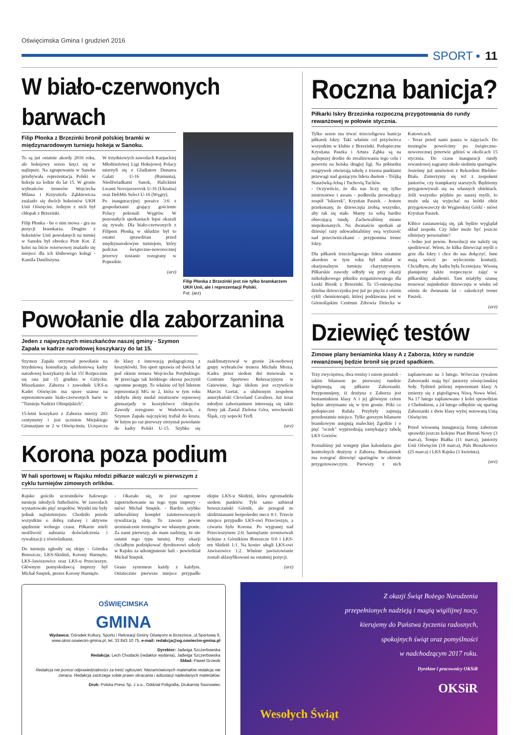Oświęcimska Gmina I grudzień 2016
SPORT ▪ 11
W biało-czerwonych barwach
Filip Płonka z Brzezinki bronił polskiej bramki w międzynarodowym turnieju hokeja w Sanoku.
To są już ostatnie akordy 2016 roku, ale hokejowy sezon kręci się w najlepsze. Na zgrupowaniu w Sanoku przebywała reprezentacja Polski w hokeju na lodzie do lat 15. W gronie wybrańców trenerów Wojciecha Milana i Krzysztofa Ząbkiewicza znalazło się dwóch hokeistów UKH Unii Oświęcim. Jednym z nich był chłopak z Brzezinki.
Filip Płonka - bo o nim mowa - gra na pozycji bramkarza. Drugim z hokeistów Unii powołanych na turniej w Sanoku był obrońca Piotr Kot. Z kolei na liście rezerwowej znalazło się miejsce dla ich klubowego kolegi - Kamila Daniliszyna.
W trzydniowych zawodach Karpackiej Młodzieżowej Ligi Hokejowej Polacy mierzyli się z Gladiators Dunarea Galati U-16 (Rumunia), Niedźwiadkami Sanok, Halickimi Lwami Novojavorovsk U-16 (Ukraina) oraz DebMis Select U-16 (Węgry).
Po inauguracyjnej porażce 3:6 z gospodarzami grający gościnnie Polacy pokonali Węgrów. W pozostałych spotkaniach lepsi okazali się rywale. Dla biało-czerwonych z Filipem Płonką w składzie był to ostatni sprawdzian przed międzynarodowym turniejem, który podczas świąteczno-noworocznej przerwy zostanie rozegrany w Popradzie.
(arz)
Filip Płonka z Brzezinki jest nie tylko bramkarzem UKH Unii, ale i reprezentacji Polski.
Fot. (arz)
Powołanie dla zaborzanina
Jeden z najwyższych mieszkańców naszej gminy - Szymon Zapała w kadrze narodowej koszykarzy do lat 15.
Szymon Zapała otrzymał powołanie na trzydniową konsultację szkoleniową kadry narodowej koszykarzy do lat 15! Rozpocznie się ona już 15 grudnia w Giżycku. Mieszkaniec Zaborza i zawodnik UKS-u Kadet Oświęcim ma spore szanse na reprezentowanie biało-czerwonych barw w "Turnieju Nadziei Olimpijskich".
15-letni koszykarz z Zaborza mierzy 203 centymetry i jest uczniem Miejskiego Gimnazjum nr 2 w Oświęcimiu. Uczęszcza do klasy z innowacją pedagogiczną z koszykówki. Ten sport uprawia od dwóch lat pod okiem trenera Wojciecha Porębskiego. W przeciągu tak krótkiego okresu poczynił ogromne postępy. To właśnie od był liderem reprezentacji MG nr 2, która w tym roku zdobyła złoty medal mistrzostw rejonowej gimnazjady w koszykówce chłopców. Zawody rozegrano w Wadowicach, a Szymon Zapała najczęściej trafiał do kosza. W lutym po raz pierwszy otrzymał powołanie do kadry Polski U-15. Szybko się zaaklimatyzował w gronie 24-osobowej grupy wybrańców trenera Michała Mroza. Kadra przez siedem dni trenowała w Centrum Sportowo Rekreacyjnym w Gniewinie. Jego idolem jest oczywiście Marcin Gortat, a ulubionym zespołem amerykański Cleveland Cavaliers. Już teraz młodym zaborzaninem interesują się takie firmy jak Zastal Zielona Góra, wrocławski Śląsk, czy sopocki Trefl.
(arz)
Korona poza podium
W hali sportowej w Rajsku młodzi piłkarze walczyli w pierwszym z cyklu turniejów zimowych orlików.
Rajsko gościło uczestników halowego turnieju młodych futbolistów. W zawodach wystartowało pięć zespołów. Wyniki nie były jednak najistotniejsze. Chodziło przede wszystkim o dobrą zabawę i aktywne spędzenie wolnego czasu. Piłkarze mieli możliwość nabrania doświadczenia i rywalizacji z rówieśnikami.
Do turnieju zgłosiły się ekipy - Górnika Brzeszcze, LKS-Skidziń, Korony Harmęże, LKS-Jawiszowice oraz LKS-u Przecieszyn. Głównym pomysłodawcą imprezy był Michał Smętek, prezes Korony Harmęże.
- Okazało się, że jest ogromne zapotrzebowanie na tego typu imprezy - mówi Michał Smętek. - Bardzo szybko uzbieraliśmy komplet zainteresowanych rywalizacją ekip. To zawsze pewne urozmaicenie treningów we własnym gronie. Za nami pierwszy, ale mam nadzieję, że nie ostatni tego typu turniej. Przy okazji chciałbym podziękować dyrektorowi szkoły w Rajsku za udostępnienie hali - powiedział Michał Smętek.
Grano systemem każdy z każdym. Ostatecznie pierwsze miejsce przypadło ekipie LKS-u Skidziń, która zgromadziła siedem punktów. Tyle samo uzbierał brzeszczański Górnik, ale przegrał ze skidzinianami bezpośredni mecz 0:1. Trzecie miejsce przypadło LKS-owi Przecieszyn, a czwarta była Korona. Po wygranej nad Przecieszynem 2:0, harmężanie zremisowali kolejno z Górnikiem Brzeszcze 0:0 i LKS-em Skidziń 1:1. Na koniec ulegli LKS-owi Jawiszowice 1:2. Właśnie jawiszowianie zostali sklasyfikowani na ostatniej pozycji.
(arz)
Roczna banicja?
Piłkarki Iskry Brzezinka rozpoczną przygotowania do rundy rewanżowej w połowie stycznia.
Tylko sezon ma trwać trzecioligowa banicja piłkarek Iskry. Taki właśnie cel przyświeca wszystkim w klubie z Brzezinki. Podopieczne Krystiana Paszka i Artura Ząbka są na najlepszej drodze do zrealizowania tego celu i powrotu na boiska drugiej ligi. Na półmetku rozgrywek otwierają tabelę z trzema punktami przewagi nad goniącym lidera duetem - Trójką Staszówką-Jelną i Tuchovią Tuchów.
- Oczywiście, że dla nas liczy się tylko mistrzostwo i awans - podkreśla prowadzący zespół "Iskierek", Krystian Paszek. - Jestem przekonany, że dziewczęta zrobią wszystko, aby tak się stało. Mamy za sobą bardzo obiecującą rundę. Zachowaliśmy miano niepokonanych. Na dwanaście spotkań aż dziesięć razy udowadnialiśmy swą wyższość nad przeciwniczkami - przypomina trener Iskry.
Dla piłkarek trzecioligowego lidera ostatnim akordem w tym roku był udział w okazjonalnym turnieju charytatywnym. Piłkarskie zawody odbyły się przy okazji mikołajkowego pikniku zorganizowanego dla Lenki Biesik z Brzezinki. Ta 15-miesięczna dzielna dziewczynka jest już po pięciu z ośmiu cykli chemioterapii, której poddawana jest w Górnośląskim Centrum Zdrowia Dziecka w Katowicach.
- Teraz przed nami pauza w zajęciach. Do treningów powrócimy po świąteczno-noworocznej przerwie gdzieś w okolicach 15 stycznia. Do czasu inauguracji rundy rewanżowej zagramy około siedmiu sparingów. Jesteśmy już umówieni z Rekordem Bielsko-Biała. Zmierzymy się też z zespołami juniorów, czy trampkarzy starszych. Będziemy przygotowywali się na własnych obiektach. Jeśli wszystko pójdzie po naszej myśli, to może uda się wyjechać na krótki obóz przygotowawczy do Węgierskiej Górki - mówi Krystian Paszek.
Kibice zastanawiają się, jak będzie wyglądał skład zespołu. Czy lider może być jeszcze silniejszy personalnie?
- Jedno jest pewne. Rewolucji nie należy się spodziewać. Wiem, że kilka dziewcząt myśli o grze dla Iskry i chce do nas dołączyć. Inne mają wrócić po wyleczeniu kontuzji. Chciałbym, aby kadra była liczniejsza. Wiosną planujemy także rozpoczęcie zajęć w piłkarskiej akademii. Tam miałyby szansę trenować najmłodsze dziewczęta w wieku od ośmiu do dwunastu lat - zakończył trener Paszek.
(arz)
Dziewięć testów
Zimowe plany beniaminka klasy A z Zaborza, który w rundzie rewanżowej będzie bronił się przed spadkiem.
Trzy zwycięstwa, dwa remisy i osiem porażek - takim bilansem po pierwszej rundzie legitymują się piłkarze Zaborzanki. Przypomnijmy, iż drużyna z Zaborza jest beniaminkiem klasy A i jej głównym celem będzie utrzymanie się w tym gronie. Póki co podopieczni Rafała Przybyły zajmują przedostatnie miejsce. Tylko gorszym bilansem bramkowym ustępują maleckiej Zgodzie i o pięć "oczek" wyprzedzają zamykający tabelę LKS Gorzów.
Poznaliśmy już wstępny plan kalendarza gier kontrolnych drużyny z Zaborza. Beniaminek ma rozegrać dziewięć sparingów w okresie przygotowawczym. Pierwszy z nich zaplanowano na 3 lutego. Wówczas rywalem Zaborzanki mają być juniorzy oświęcimskiej Soły. Tydzień później reprezentant klasy A zmierzy się z piątoligową Niwą Nowa Wieś. Na 17 lutego zaplanowano z kolei sprawdzian z Chełmkiem, a 24 lutego odbędzie się sparing Zaborzanki z dwie klasy wyżej notowaną Unią Oświęcim.
Przed wiosenną inauguracją formę zaborzan sprawdzi jeszcze kolejno Piast Bieruń Nowy (3 marca), Tempo Białka (11 marca), juniorzy Unii Oświęcim (18 marca), Puls Broszkowice (25 marca) i LKS Rajsko (1 kwietnia).
(arz)
OŚWIĘCIMSKA
GMINA
Wydawca: Ośrodek Kultury, Sportu i Rekreacji Gminy Oświęcim w Brzezince, ul.Sportowa 9, www.oksir.oswiecim-gmina.pl, tel. 33 843 10 75, e-mail: redakcja@og.oswiecim-gmina.pl
Dyrektor: Jadwiga Szczerbowska
Redakcja: Lech Chodacki (redaktor wydania), Jadwiga Szczerbowska
Skład: Paweł Grzesik
Redakcja nie ponosi odpowiedzialności za treść ogłoszeń. Niezamówionych materiałów redakcja nie zwraca. Redakcja zastrzega sobie prawo skracania i adiustacji nadesłanych materiałów.
Druk: Polska Press Sp. z o.o., Oddział Poligrafia, Drukarnia Sosnowiec
Z okazji Świąt Bożego Narodzenia
przepełnionych nadzieją i magią wigilijnej nocy,
kierujemy do Państwa życzenia radosnych,
spokojnych świąt oraz pomyślności
w nadchodzącym 2017 roku.
Dyrektor i pracownicy OKSiR
OKSiR
Wesołych Świąt